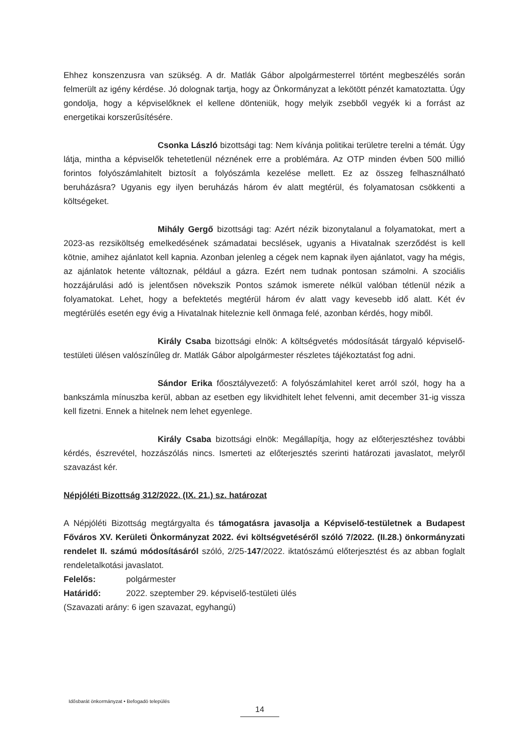Ehhez konszenzusra van szükség. A dr. Matlák Gábor alpolgármesterrel történt megbeszélés során felmerült az igény kérdése. Jó dolognak tartja, hogy az Önkormányzat a lekötött pénzét kamatoztatta. Úgy gondolja, hogy a képviselőknek el kellene dönteniük, hogy melyik zsebből vegyék ki a forrást az energetikai korszerűsítésére.
Csonka László bizottsági tag: Nem kívánja politikai területre terelni a témát. Úgy látja, mintha a képviselők tehetetlenül néznének erre a problémára. Az OTP minden évben 500 millió forintos folyószámlahitelt biztosít a folyószámla kezelése mellett. Ez az összeg felhasználható beruházásra? Ugyanis egy ilyen beruházás három év alatt megtérül, és folyamatosan csökkenti a költségeket.
Mihály Gergő bizottsági tag: Azért nézik bizonytalanul a folyamatokat, mert a 2023-as rezsiköltség emelkedésének számadatai becslések, ugyanis a Hivatalnak szerződést is kell kötnie, amihez ajánlatot kell kapnia. Azonban jelenleg a cégek nem kapnak ilyen ajánlatot, vagy ha mégis, az ajánlatok hetente változnak, például a gázra. Ezért nem tudnak pontosan számolni. A szociális hozzájárulási adó is jelentősen növekszik Pontos számok ismerete nélkül valóban tétlenül nézik a folyamatokat. Lehet, hogy a befektetés megtérül három év alatt vagy kevesebb idő alatt. Két év megtérülés esetén egy évig a Hivatalnak hiteleznie kell önmaga felé, azonban kérdés, hogy miből.
Király Csaba bizottsági elnök: A költségvetés módosítását tárgyaló képviselő-testületi ülésen valószínűleg dr. Matlák Gábor alpolgármester részletes tájékoztatást fog adni.
Sándor Erika főosztályvezető: A folyószámlahitel keret arról szól, hogy ha a bankszámla mínuszba kerül, abban az esetben egy likvidhitelt lehet felvenni, amit december 31-ig vissza kell fizetni. Ennek a hitelnek nem lehet egyenlege.
Király Csaba bizottsági elnök: Megállapítja, hogy az előterjesztéshez további kérdés, észrevétel, hozzászólás nincs. Ismerteti az előterjesztés szerinti határozati javaslatot, melyről szavazást kér.
Népjóléti Bizottság 312/2022. (IX. 21.) sz. határozat
A Népjóléti Bizottság megtárgyalta és támogatásra javasolja a Képviselő-testületnek a Budapest Főváros XV. Kerületi Önkormányzat 2022. évi költségvetéséről szóló 7/2022. (II.28.) önkormányzati rendelet II. számú módosításáról szóló, 2/25-147/2022. iktatószámú előterjesztést és az abban foglalt rendeletalkotási javaslatot.
Felelős: polgármester
Határidő: 2022. szeptember 29. képviselő-testületi ülés
(Szavazati arány: 6 igen szavazat, egyhangú)
Idősbarát önkormányzat • Befogadó település
14